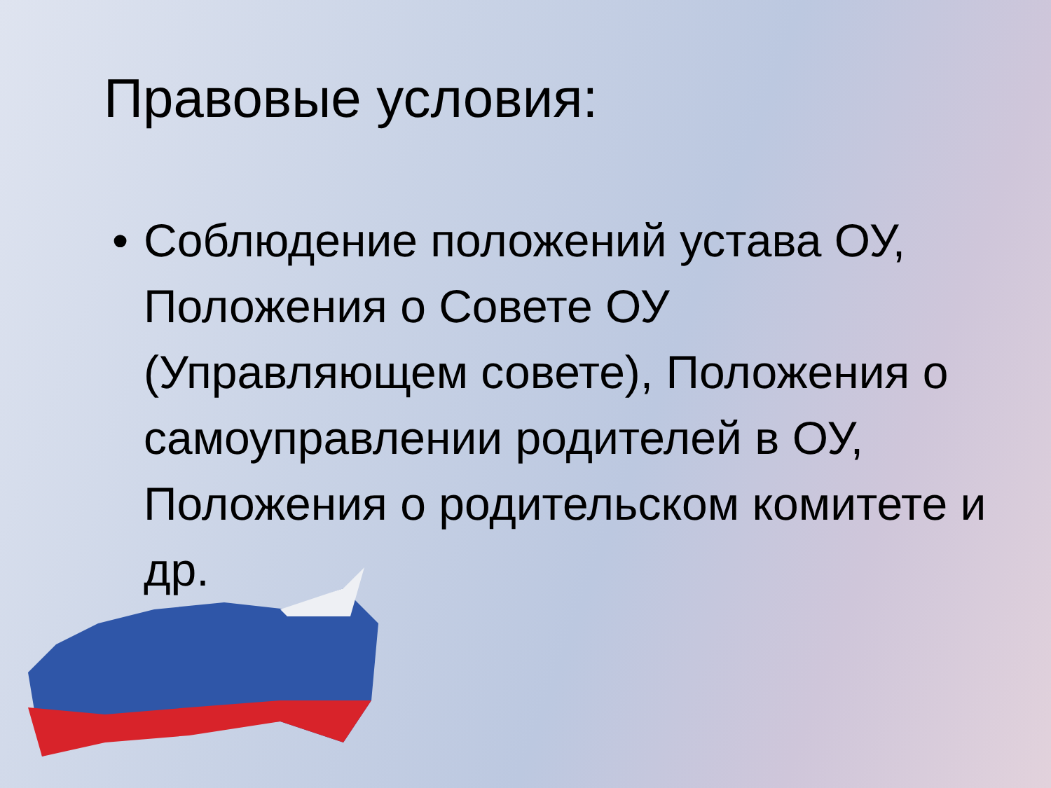Правовые условия:
• Соблюдение положений устава ОУ, Положения о Совете ОУ (Управляющем совете), Положения о самоуправлении родителей в ОУ, Положения о родительском комитете и др.